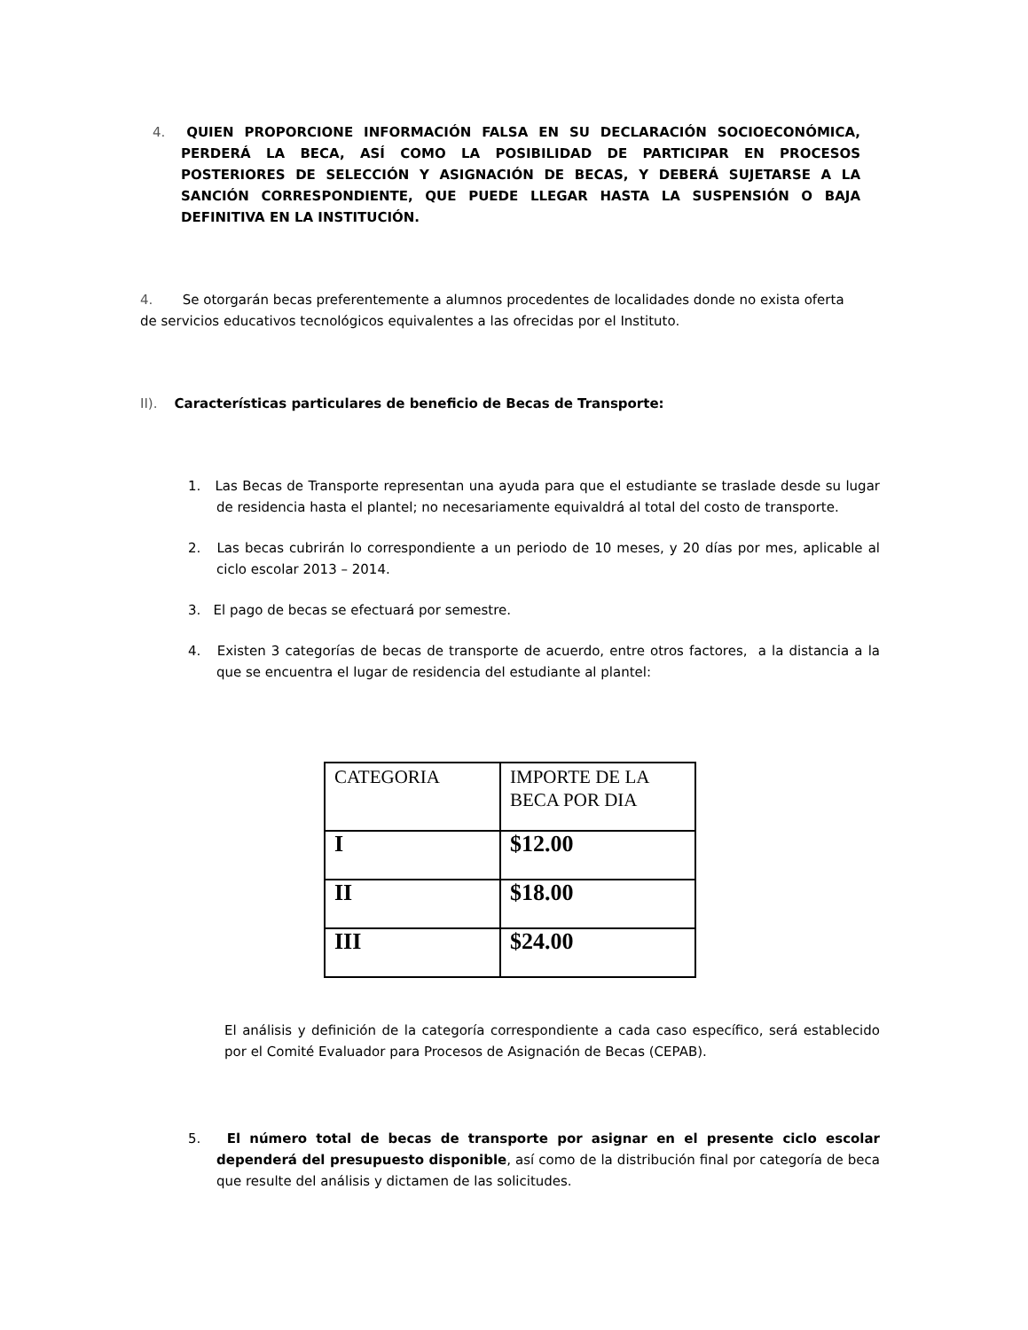4. QUIEN PROPORCIONE INFORMACIÓN FALSA EN SU DECLARACIÓN SOCIOECONÓMICA, PERDERÁ LA BECA, ASÍ COMO LA POSIBILIDAD DE PARTICIPAR EN PROCESOS POSTERIORES DE SELECCIÓN Y ASIGNACIÓN DE BECAS, Y DEBERÁ SUJETARSE A LA SANCIÓN CORRESPONDIENTE, QUE PUEDE LLEGAR HASTA LA SUSPENSIÓN O BAJA DEFINITIVA EN LA INSTITUCIÓN.
4. Se otorgarán becas preferentemente a alumnos procedentes de localidades donde no exista oferta de servicios educativos tecnológicos equivalentes a las ofrecidas por el Instituto.
II). Características particulares de beneficio de Becas de Transporte:
1. Las Becas de Transporte representan una ayuda para que el estudiante se traslade desde su lugar de residencia hasta el plantel; no necesariamente equivaldrá al total del costo de transporte.
2. Las becas cubrirán lo correspondiente a un periodo de 10 meses, y 20 días por mes, aplicable al ciclo escolar 2013 – 2014.
3. El pago de becas se efectuará por semestre.
4. Existen 3 categorías de becas de transporte de acuerdo, entre otros factores, a la distancia a la que se encuentra el lugar de residencia del estudiante al plantel:
| CATEGORIA | IMPORTE DE LA BECA POR DIA |
| I | $12.00 |
| II | $18.00 |
| III | $24.00 |
El análisis y definición de la categoría correspondiente a cada caso específico, será establecido por el Comité Evaluador para Procesos de Asignación de Becas (CEPAB).
5. El número total de becas de transporte por asignar en el presente ciclo escolar dependerá del presupuesto disponible, así como de la distribución final por categoría de beca que resulte del análisis y dictamen de las solicitudes.